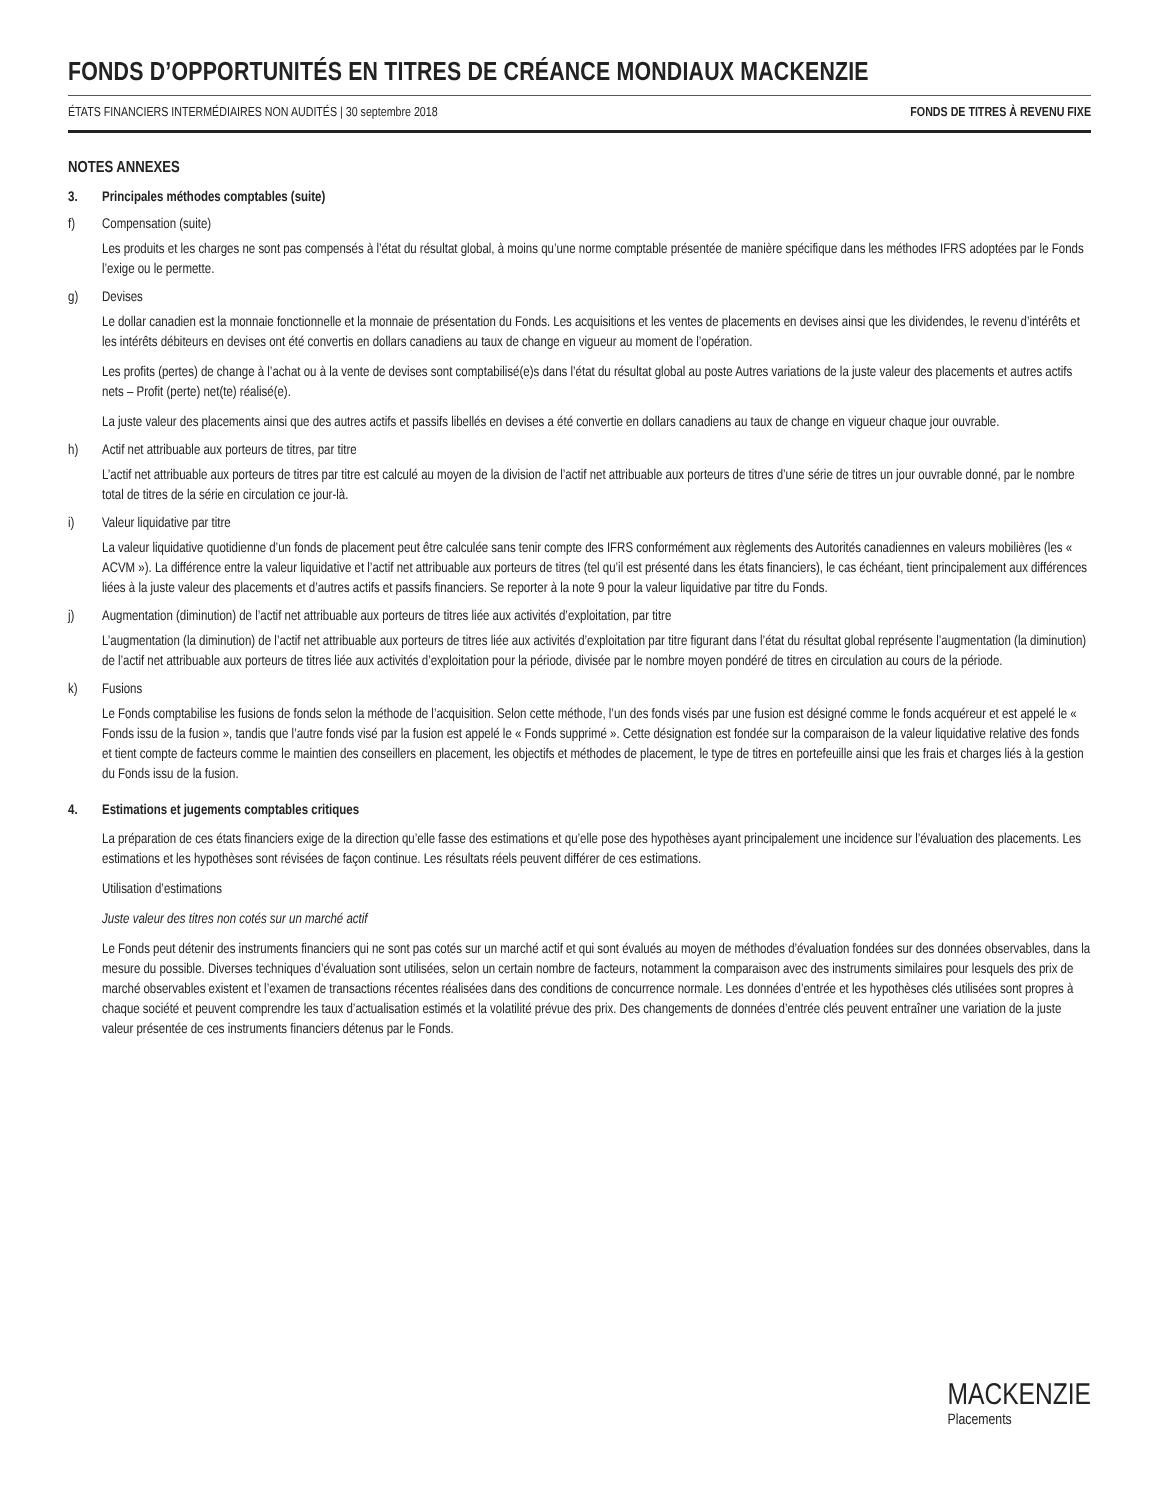FONDS D’OPPORTUNITÉS EN TITRES DE CRÉANCE MONDIAUX MACKENZIE
ÉTATS FINANCIERS INTERMÉDIAIRES NON AUDITÉS | 30 septembre 2018 FONDS DE TITRES À REVENU FIXE
NOTES ANNEXES
3. Principales méthodes comptables (suite)
f) Compensation (suite)
Les produits et les charges ne sont pas compensés à l’état du résultat global, à moins qu’une norme comptable présentée de manière spécifique dans les méthodes IFRS adoptées par le Fonds l’exige ou le permette.
g) Devises
Le dollar canadien est la monnaie fonctionnelle et la monnaie de présentation du Fonds. Les acquisitions et les ventes de placements en devises ainsi que les dividendes, le revenu d’intérêts et les intérêts débiteurs en devises ont été convertis en dollars canadiens au taux de change en vigueur au moment de l’opération.
Les profits (pertes) de change à l’achat ou à la vente de devises sont comptabilisé(e)s dans l’état du résultat global au poste Autres variations de la juste valeur des placements et autres actifs nets – Profit (perte) net(te) réalisé(e).
La juste valeur des placements ainsi que des autres actifs et passifs libellés en devises a été convertie en dollars canadiens au taux de change en vigueur chaque jour ouvrable.
h) Actif net attribuable aux porteurs de titres, par titre
L’actif net attribuable aux porteurs de titres par titre est calculé au moyen de la division de l’actif net attribuable aux porteurs de titres d’une série de titres un jour ouvrable donné, par le nombre total de titres de la série en circulation ce jour-là.
i) Valeur liquidative par titre
La valeur liquidative quotidienne d’un fonds de placement peut être calculée sans tenir compte des IFRS conformément aux règlements des Autorités canadiennes en valeurs mobilières (les « ACVM »). La différence entre la valeur liquidative et l’actif net attribuable aux porteurs de titres (tel qu’il est présenté dans les états financiers), le cas échéant, tient principalement aux différences liées à la juste valeur des placements et d’autres actifs et passifs financiers. Se reporter à la note 9 pour la valeur liquidative par titre du Fonds.
j) Augmentation (diminution) de l’actif net attribuable aux porteurs de titres liée aux activités d’exploitation, par titre
L’augmentation (la diminution) de l’actif net attribuable aux porteurs de titres liée aux activités d’exploitation par titre figurant dans l’état du résultat global représente l’augmentation (la diminution) de l’actif net attribuable aux porteurs de titres liée aux activités d’exploitation pour la période, divisée par le nombre moyen pondéré de titres en circulation au cours de la période.
k) Fusions
Le Fonds comptabilise les fusions de fonds selon la méthode de l’acquisition. Selon cette méthode, l’un des fonds visés par une fusion est désigné comme le fonds acquéreur et est appelé le « Fonds issu de la fusion », tandis que l’autre fonds visé par la fusion est appelé le « Fonds supprimé ». Cette désignation est fondée sur la comparaison de la valeur liquidative relative des fonds et tient compte de facteurs comme le maintien des conseillers en placement, les objectifs et méthodes de placement, le type de titres en portefeuille ainsi que les frais et charges liés à la gestion du Fonds issu de la fusion.
4. Estimations et jugements comptables critiques
La préparation de ces états financiers exige de la direction qu’elle fasse des estimations et qu’elle pose des hypothèses ayant principalement une incidence sur l’évaluation des placements. Les estimations et les hypothèses sont révisées de façon continue. Les résultats réels peuvent différer de ces estimations.
Utilisation d’estimations
Juste valeur des titres non cotés sur un marché actif
Le Fonds peut détenir des instruments financiers qui ne sont pas cotés sur un marché actif et qui sont évalués au moyen de méthodes d’évaluation fondées sur des données observables, dans la mesure du possible. Diverses techniques d’évaluation sont utilisées, selon un certain nombre de facteurs, notamment la comparaison avec des instruments similaires pour lesquels des prix de marché observables existent et l’examen de transactions récentes réalisées dans des conditions de concurrence normale. Les données d’entrée et les hypothèses clés utilisées sont propres à chaque société et peuvent comprendre les taux d’actualisation estimés et la volatilité prévue des prix. Des changements de données d’entrée clés peuvent entraîner une variation de la juste valeur présentée de ces instruments financiers détenus par le Fonds.
MACKENZIE
Placements